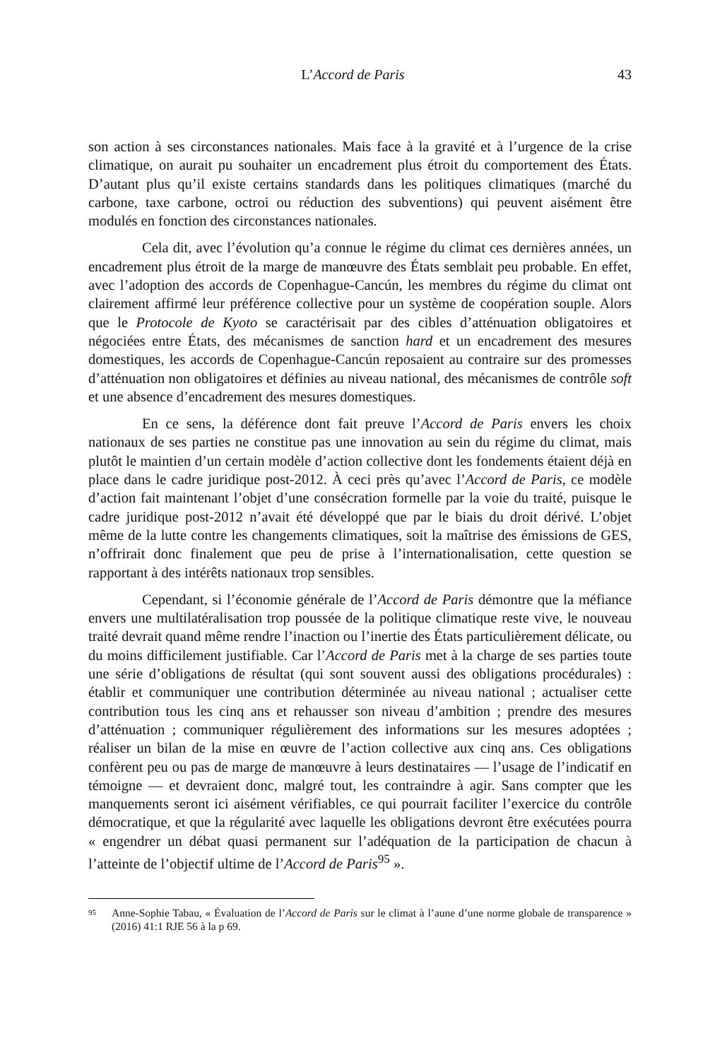43 L’Accord de Paris
son action à ses circonstances nationales. Mais face à la gravité et à l’urgence de la crise climatique, on aurait pu souhaiter un encadrement plus étroit du comportement des États. D’autant plus qu’il existe certains standards dans les politiques climatiques (marché du carbone, taxe carbone, octroi ou réduction des subventions) qui peuvent aisément être modulés en fonction des circonstances nationales.
Cela dit, avec l’évolution qu’a connue le régime du climat ces dernières années, un encadrement plus étroit de la marge de manœuvre des États semblait peu probable. En effet, avec l’adoption des accords de Copenhague-Cancún, les membres du régime du climat ont clairement affirmé leur préférence collective pour un système de coopération souple. Alors que le Protocole de Kyoto se caractérisait par des cibles d’atténuation obligatoires et négociées entre États, des mécanismes de sanction hard et un encadrement des mesures domestiques, les accords de Copenhague-Cancún reposaient au contraire sur des promesses d’atténuation non obligatoires et définies au niveau national, des mécanismes de contrôle soft et une absence d’encadrement des mesures domestiques.
En ce sens, la déférence dont fait preuve l’Accord de Paris envers les choix nationaux de ses parties ne constitue pas une innovation au sein du régime du climat, mais plutôt le maintien d’un certain modèle d’action collective dont les fondements étaient déjà en place dans le cadre juridique post-2012. À ceci près qu’avec l’Accord de Paris, ce modèle d’action fait maintenant l’objet d’une consécration formelle par la voie du traité, puisque le cadre juridique post-2012 n’avait été développé que par le biais du droit dérivé. L’objet même de la lutte contre les changements climatiques, soit la maîtrise des émissions de GES, n’offrirait donc finalement que peu de prise à l’internationalisation, cette question se rapportant à des intérêts nationaux trop sensibles.
Cependant, si l’économie générale de l’Accord de Paris démontre que la méfiance envers une multilatéralisation trop poussée de la politique climatique reste vive, le nouveau traité devrait quand même rendre l’inaction ou l’inertie des États particulièrement délicate, ou du moins difficilement justifiable. Car l’Accord de Paris met à la charge de ses parties toute une série d’obligations de résultat (qui sont souvent aussi des obligations procédurales) : établir et communiquer une contribution déterminée au niveau national ; actualiser cette contribution tous les cinq ans et rehausser son niveau d’ambition ; prendre des mesures d’atténuation ; communiquer régulièrement des informations sur les mesures adoptées ; réaliser un bilan de la mise en œuvre de l’action collective aux cinq ans. Ces obligations confèrent peu ou pas de marge de manœuvre à leurs destinataires — l’usage de l’indicatif en témoigne — et devraient donc, malgré tout, les contraindre à agir. Sans compter que les manquements seront ici aisément vérifiables, ce qui pourrait faciliter l’exercice du contrôle démocratique, et que la régularité avec laquelle les obligations devront être exécutées pourra « engendrer un débat quasi permanent sur l’adéquation de la participation de chacun à l’atteinte de l’objectif ultime de l’Accord de Paris<sup>95</sup> ».
95 Anne-Sophie Tabau, « Évaluation de l’Accord de Paris sur le climat à l’aune d’une norme globale de transparence » (2016) 41:1 RJE 56 à la p 69.